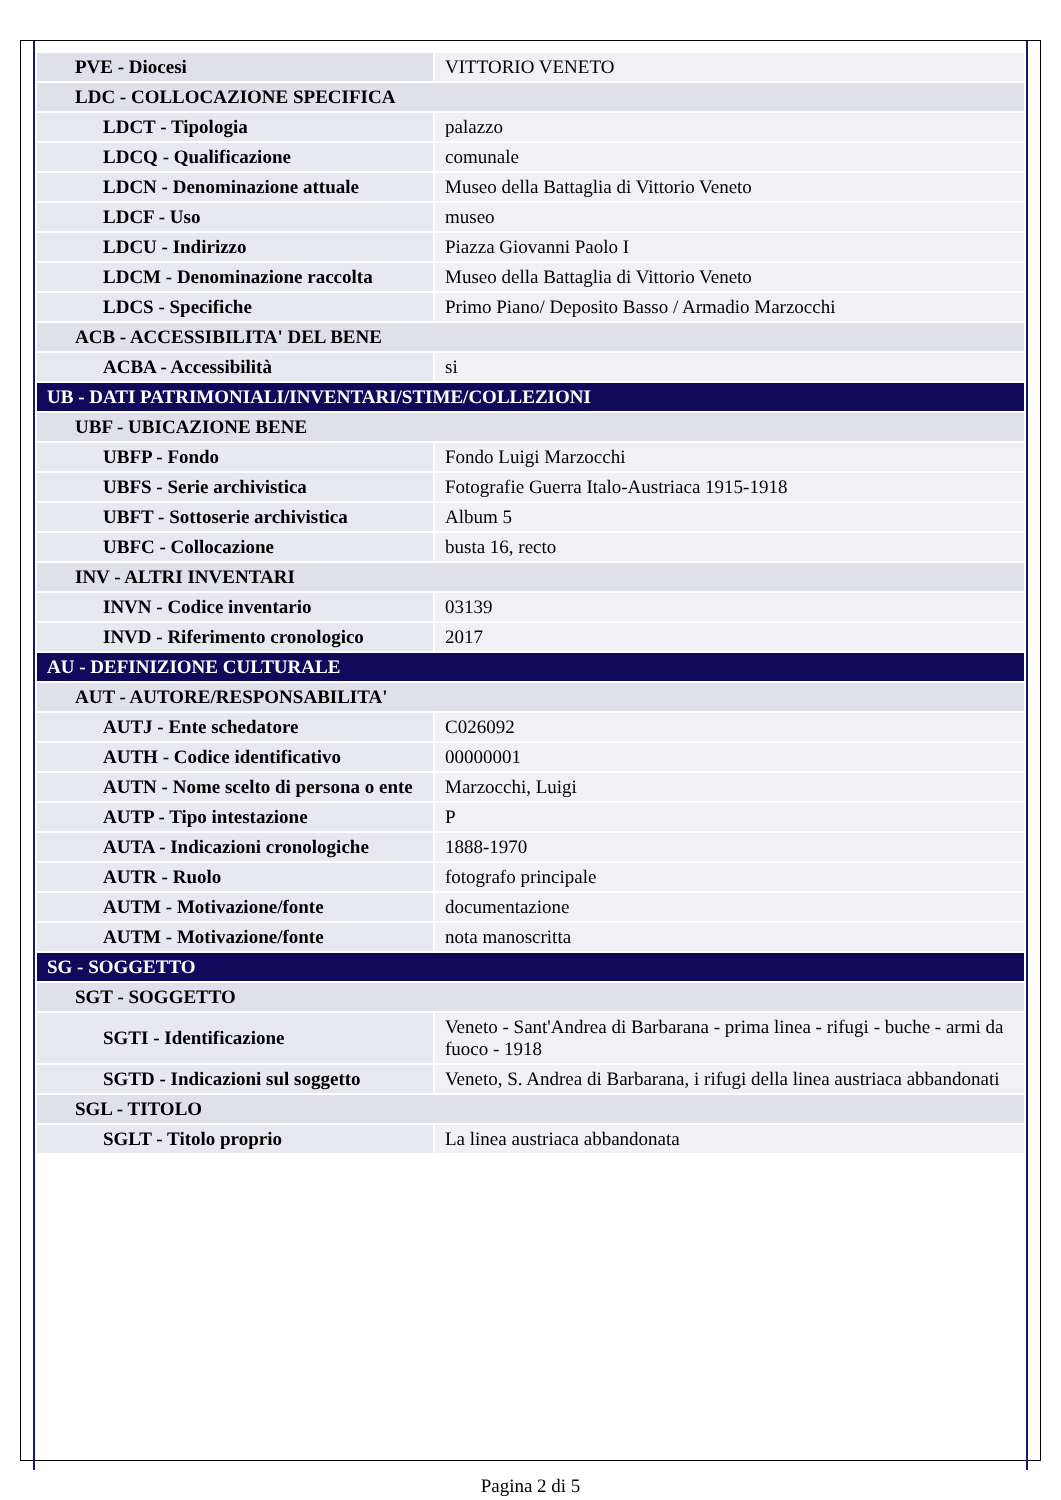| PVE - Diocesi | VITTORIO VENETO |
| LDC - COLLOCAZIONE SPECIFICA | |
| LDCT - Tipologia | palazzo |
| LDCQ - Qualificazione | comunale |
| LDCN - Denominazione attuale | Museo della Battaglia di Vittorio Veneto |
| LDCF - Uso | museo |
| LDCU - Indirizzo | Piazza Giovanni Paolo I |
| LDCM - Denominazione raccolta | Museo della Battaglia di Vittorio Veneto |
| LDCS - Specifiche | Primo Piano/ Deposito Basso / Armadio Marzocchi |
| ACB - ACCESSIBILITA' DEL BENE | |
| ACBA - Accessibilità | si |
| UB - DATI PATRIMONIALI/INVENTARI/STIME/COLLEZIONI | |
| UBF - UBICAZIONE BENE | |
| UBFP - Fondo | Fondo Luigi Marzocchi |
| UBFS - Serie archivistica | Fotografie Guerra Italo-Austriaca 1915-1918 |
| UBFT - Sottoserie archivistica | Album 5 |
| UBFC - Collocazione | busta 16, recto |
| INV - ALTRI INVENTARI | |
| INVN - Codice inventario | 03139 |
| INVD - Riferimento cronologico | 2017 |
| AU - DEFINIZIONE CULTURALE | |
| AUT - AUTORE/RESPONSABILITA' | |
| AUTJ - Ente schedatore | C026092 |
| AUTH - Codice identificativo | 00000001 |
| AUTN - Nome scelto di persona o ente | Marzocchi, Luigi |
| AUTP - Tipo intestazione | P |
| AUTA - Indicazioni cronologiche | 1888-1970 |
| AUTR - Ruolo | fotografo principale |
| AUTM - Motivazione/fonte | documentazione |
| AUTM - Motivazione/fonte | nota manoscritta |
| SG - SOGGETTO | |
| SGT - SOGGETTO | |
| SGTI - Identificazione | Veneto - Sant'Andrea di Barbarana - prima linea - rifugi - buche - armi da fuoco - 1918 |
| SGTD - Indicazioni sul soggetto | Veneto, S. Andrea di Barbarana, i rifugi della linea austriaca abbandonati |
| SGL - TITOLO | |
| SGLT - Titolo proprio | La linea austriaca abbandonata |
Pagina 2 di 5